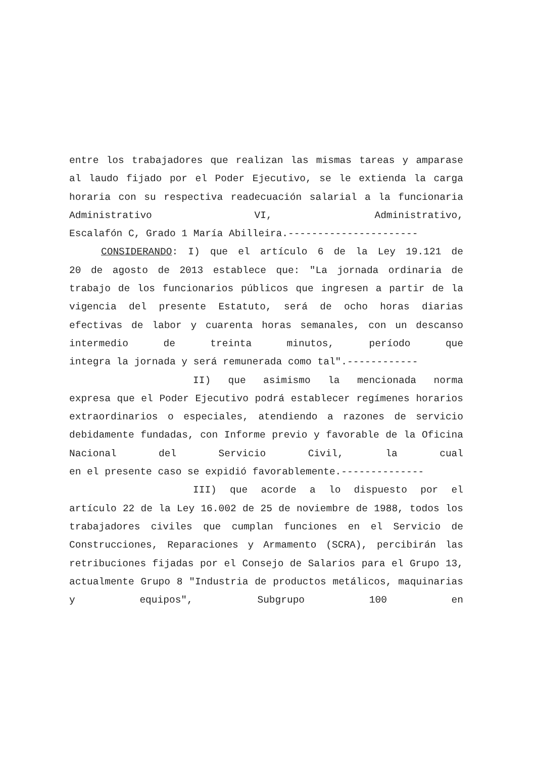entre los trabajadores que realizan las mismas tareas y amparase al laudo fijado por el Poder Ejecutivo, se le extienda la carga horaria con su respectiva readecuación salarial a la funcionaria Administrativo VI, Administrativo,
Escalafón C, Grado 1 María Abilleira.----------------------
CONSIDERANDO: I) que el artículo 6 de la Ley 19.121 de
20 de agosto de 2013 establece que: "La jornada ordinaria de trabajo de los funcionarios públicos que ingresen a partir de la vigencia del presente Estatuto, será de ocho horas diarias efectivas de labor y cuarenta horas semanales, con un descanso intermedio de treinta minutos, período que
integra la jornada y será remunerada como tal".------------
II) que asimismo la mencionada norma
expresa que el Poder Ejecutivo podrá establecer regímenes horarios extraordinarios o especiales, atendiendo a razones de servicio debidamente fundadas, con Informe previo y favorable de la Oficina Nacional del Servicio Civil, la cual
en el presente caso se expidió favorablemente.--------------
III) que acorde a lo dispuesto por el
artículo 22 de la Ley 16.002 de 25 de noviembre de 1988, todos los trabajadores civiles que cumplan funciones en el Servicio de Construcciones, Reparaciones y Armamento (SCRA), percibirán las retribuciones fijadas por el Consejo de Salarios para el Grupo 13, actualmente Grupo 8 "Industria de productos metálicos, maquinarias y equipos", Subgrupo 100 en